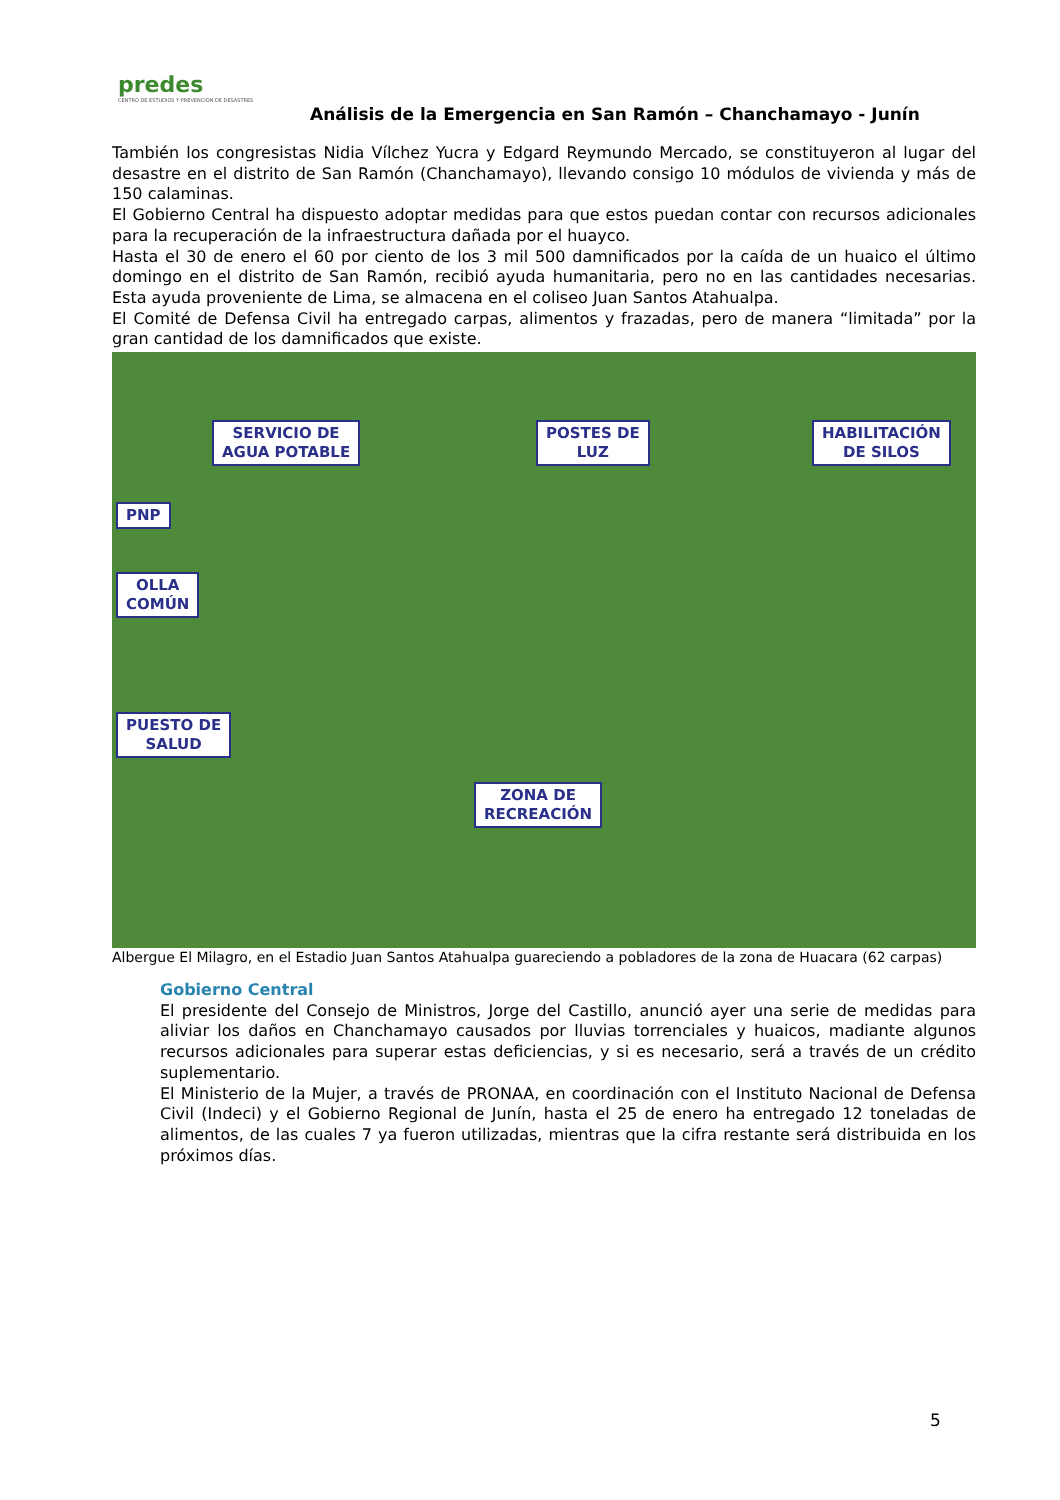predes
CENTRO DE ESTUDIOS Y PREVENCIÓN DE DESASTRES
Análisis de la Emergencia en San Ramón – Chanchamayo - Junín
También los congresistas Nidia Vílchez Yucra y Edgard Reymundo Mercado, se constituyeron al lugar del desastre en el distrito de San Ramón (Chanchamayo), llevando consigo 10 módulos de vivienda y más de 150 calaminas.
El Gobierno Central ha dispuesto adoptar medidas para que estos puedan contar con recursos adicionales para la recuperación de la infraestructura dañada por el huayco.
Hasta el 30 de enero el 60 por ciento de los 3 mil 500 damnificados por la caída de un huaico el último domingo en el distrito de San Ramón, recibió ayuda humanitaria, pero no en las cantidades necesarias. Esta ayuda proveniente de Lima, se almacena en el coliseo Juan Santos Atahualpa.
El Comité de Defensa Civil ha entregado carpas, alimentos y frazadas, pero de manera “limitada” por la gran cantidad de los damnificados que existe.
SERVICIO DE
AGUA POTABLE
POSTES DE
LUZ
HABILITACIÓN
DE SILOS
PNP
OLLA
COMÚN
PUESTO DE
SALUD
ZONA DE
RECREACIÓN
Albergue El Milagro, en el Estadio Juan Santos Atahualpa guareciendo a pobladores de la zona de Huacara (62 carpas)
Gobierno Central
El presidente del Consejo de Ministros, Jorge del Castillo, anunció ayer una serie de medidas para aliviar los daños en Chanchamayo causados por lluvias torrenciales y huaicos, madiante algunos recursos adicionales para superar estas deficiencias, y si es necesario, será a través de un crédito suplementario.
El Ministerio de la Mujer, a través de PRONAA, en coordinación con el Instituto Nacional de Defensa Civil (Indeci) y el Gobierno Regional de Junín, hasta el 25 de enero ha entregado 12 toneladas de alimentos, de las cuales 7 ya fueron utilizadas, mientras que la cifra restante será distribuida en los próximos días.
5